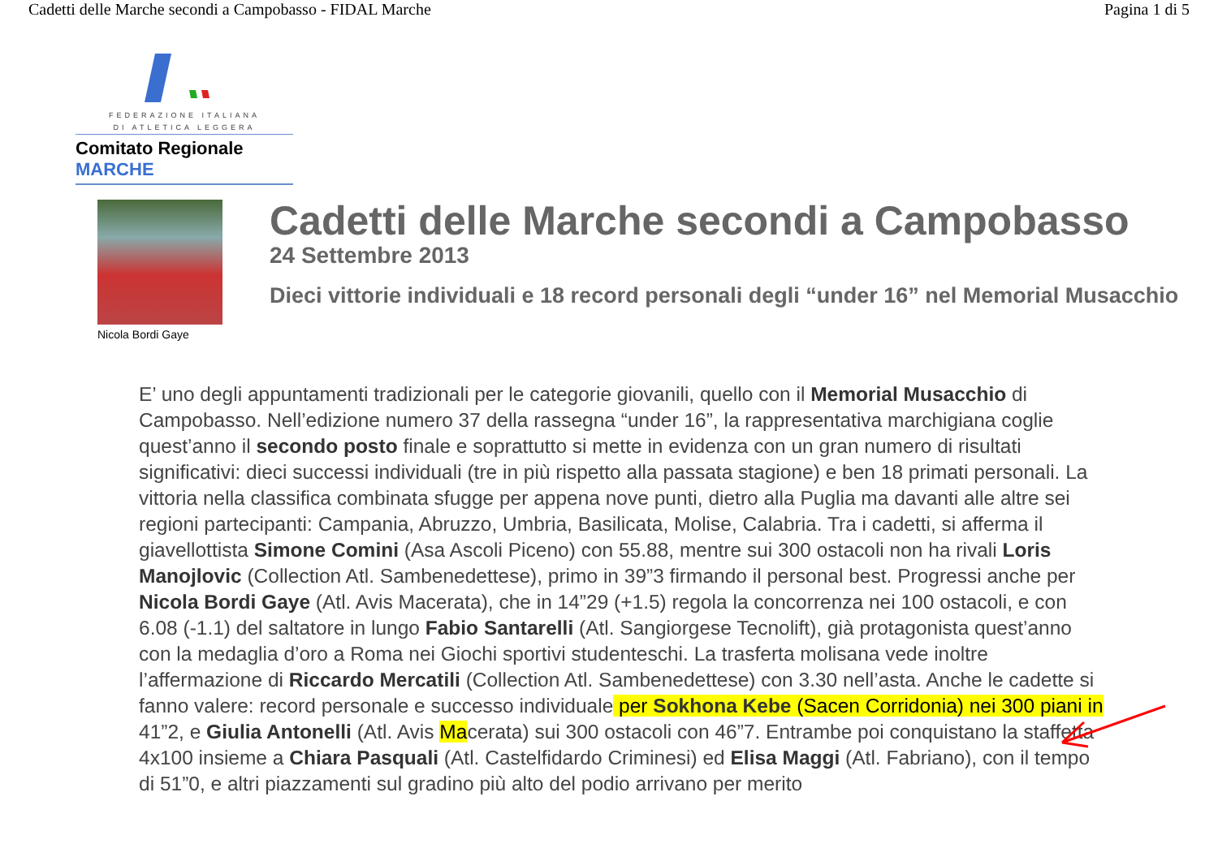Cadetti delle Marche secondi a Campobasso - FIDAL Marche Pagina 1 di 5
FEDERAZIONE ITALIANA
DI ATLETICA LEGGERA
Comitato Regionale MARCHE
Nicola Bordi Gaye
Cadetti delle Marche secondi a Campobasso
24 Settembre 2013
Dieci vittorie individuali e 18 record personali degli “under 16” nel Memorial Musacchio
E’ uno degli appuntamenti tradizionali per le categorie giovanili, quello con il Memorial Musacchio di Campobasso. Nell’edizione numero 37 della rassegna “under 16”, la rappresentativa marchigiana coglie quest’anno il secondo posto finale e soprattutto si mette in evidenza con un gran numero di risultati significativi: dieci successi individuali (tre in più rispetto alla passata stagione) e ben 18 primati personali. La vittoria nella classifica combinata sfugge per appena nove punti, dietro alla Puglia ma davanti alle altre sei regioni partecipanti: Campania, Abruzzo, Umbria, Basilicata, Molise, Calabria. Tra i cadetti, si afferma il giavellottista Simone Comini (Asa Ascoli Piceno) con 55.88, mentre sui 300 ostacoli non ha rivali Loris Manojlovic (Collection Atl. Sambenedettese), primo in 39”3 firmando il personal best. Progressi anche per Nicola Bordi Gaye (Atl. Avis Macerata), che in 14”29 (+1.5) regola la concorrenza nei 100 ostacoli, e con 6.08 (-1.1) del saltatore in lungo Fabio Santarelli (Atl. Sangiorgese Tecnolift), già protagonista quest’anno con la medaglia d’oro a Roma nei Giochi sportivi studenteschi. La trasferta molisana vede inoltre l’affermazione di Riccardo Mercatili (Collection Atl. Sambenedettese) con 3.30 nell’asta. Anche le cadette si fanno valere: record personale e successo individuale per Sokhona Kebe (Sacen Corridonia) nei 300 piani in 41”2, e Giulia Antonelli (Atl. Avis Macerata) sui 300 ostacoli con 46”7. Entrambe poi conquistano la staffetta 4x100 insieme a Chiara Pasquali (Atl. Castelfidardo Criminesi) ed Elisa Maggi (Atl. Fabriano), con il tempo di 51”0, e altri piazzamenti sul gradino più alto del podio arrivano per merito